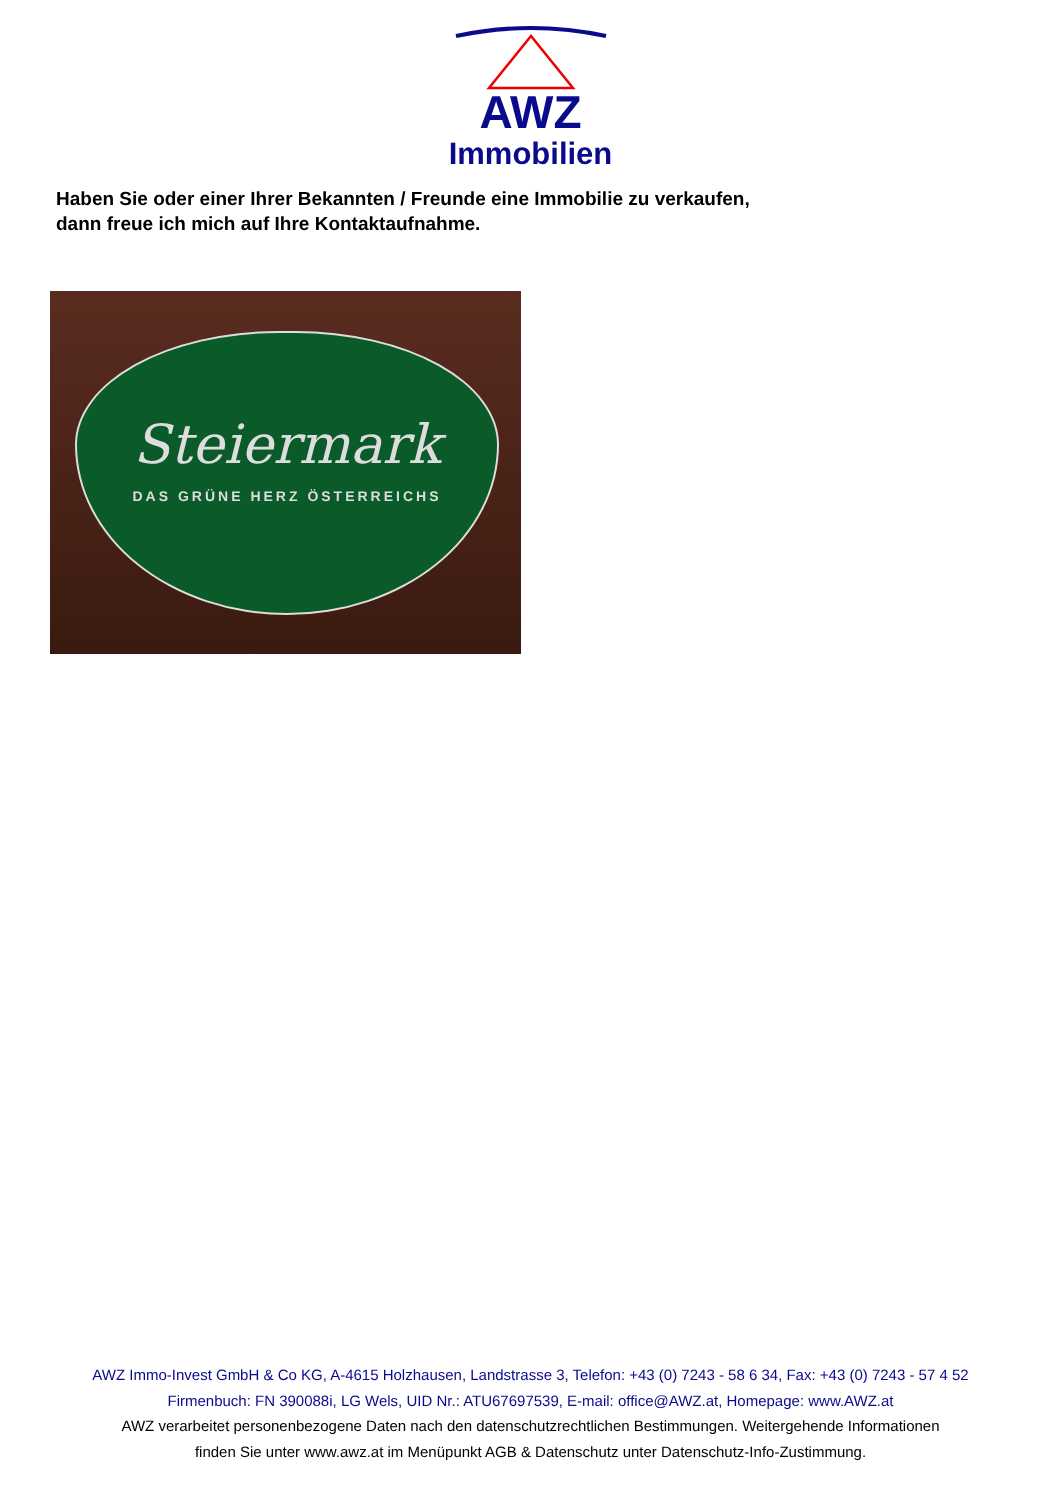AWZ
Immobilien
Haben Sie oder einer Ihrer Bekannten / Freunde eine Immobilie zu verkaufen,
dann freue ich mich auf Ihre Kontaktaufnahme.
Steiermark
DAS GRÜNE HERZ ÖSTERREICHS
AWZ Immo-Invest GmbH & Co KG, A-4615 Holzhausen, Landstrasse 3, Telefon: +43 (0) 7243 - 58 6 34, Fax: +43 (0) 7243 - 57 4 52
Firmenbuch: FN 390088i, LG Wels, UID Nr.: ATU67697539, E-mail: office@AWZ.at, Homepage: www.AWZ.at
AWZ verarbeitet personenbezogene Daten nach den datenschutzrechtlichen Bestimmungen. Weitergehende Informationen
finden Sie unter www.awz.at im Menüpunkt AGB & Datenschutz unter Datenschutz-Info-Zustimmung.